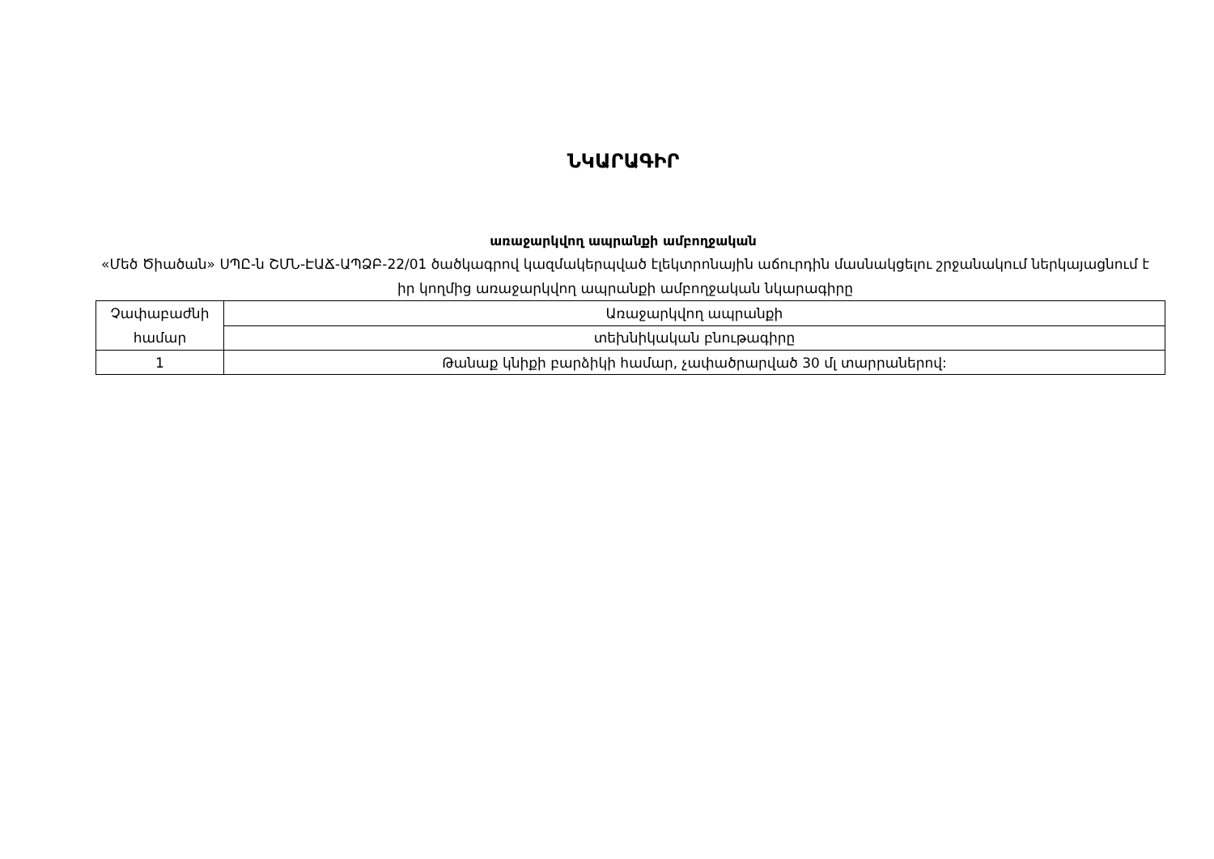ՆԿԱՐԱԳԻՐ
առաջարկվող ապրանքի ամբողջական
«Մեծ Ծիածան» ՍՊԸ-ն ՇՄՆ-ԷԱՃ-ԱՊՁԲ-22/01 ծածկագրով կազմակերպված էլեկտրոնային աճուրդին մասնակցելու շրջանակում ներկայացնում է իր կողմից առաջարկվող ապրանքի ամբողջական նկարագիրը
| Չափաբաժնի համար | Առաջարկվող ապրանքի |
| | տեխնիկական բնութագիրը |
| 1 | Թանաք կնիքի բարձիկի համար, չափածրարված 30 մլ տարրաներով: |